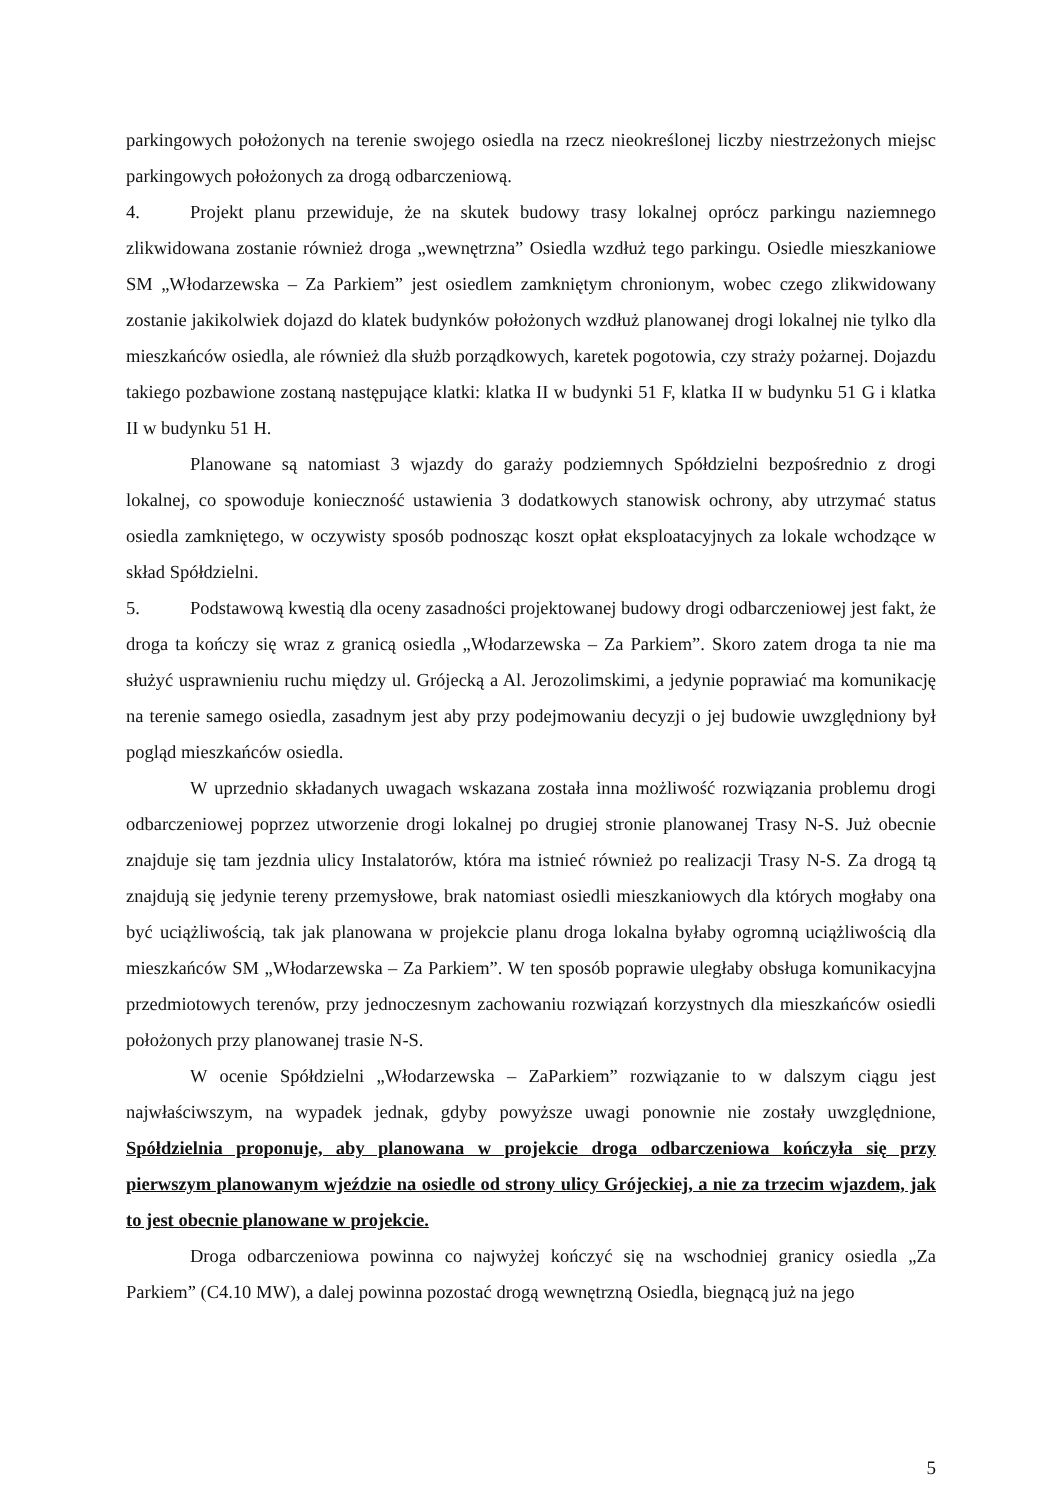parkingowych położonych na terenie swojego osiedla na rzecz nieokreślonej liczby niestrzeżonych miejsc parkingowych położonych za drogą odbarczeniową.
4. Projekt planu przewiduje, że na skutek budowy trasy lokalnej oprócz parkingu naziemnego zlikwidowana zostanie również droga „wewnętrzna” Osiedla wzdłuż tego parkingu. Osiedle mieszkaniowe SM „Włodarzewska – Za Parkiem” jest osiedlem zamkniętym chronionym, wobec czego zlikwidowany zostanie jakikolwiek dojazd do klatek budynków położonych wzdłuż planowanej drogi lokalnej nie tylko dla mieszkańców osiedla, ale również dla służb porządkowych, karetek pogotowia, czy straży pożarnej. Dojazdu takiego pozbawione zostaną następujące klatki: klatka II w budynki 51 F, klatka II w budynku 51 G i klatka II w budynku 51 H.
Planowane są natomiast 3 wjazdy do garaży podziemnych Spółdzielni bezpośrednio z drogi lokalnej, co spowoduje konieczność ustawienia 3 dodatkowych stanowisk ochrony, aby utrzymać status osiedla zamkniętego, w oczywisty sposób podnosząc koszt opłat eksploatacyjnych za lokale wchodzące w skład Spółdzielni.
5. Podstawową kwestią dla oceny zasadności projektowanej budowy drogi odbarczeniowej jest fakt, że droga ta kończy się wraz z granicą osiedla „Włodarzewska – Za Parkiem”. Skoro zatem droga ta nie ma służyć usprawnieniu ruchu między ul. Grójecką a Al. Jerozolimskimi, a jedynie poprawiać ma komunikację na terenie samego osiedla, zasadnym jest aby przy podejmowaniu decyzji o jej budowie uwzględniony był pogląd mieszkańców osiedla.
W uprzednio składanych uwagach wskazana została inna możliwość rozwiązania problemu drogi odbarczeniowej poprzez utworzenie drogi lokalnej po drugiej stronie planowanej Trasy N-S. Już obecnie znajduje się tam jezdnia ulicy Instalatorów, która ma istnieć również po realizacji Trasy N-S. Za drogą tą znajdują się jedynie tereny przemysłowe, brak natomiast osiedli mieszkaniowych dla których mogłaby ona być uciążliwością, tak jak planowana w projekcie planu droga lokalna byłaby ogromną uciążliwością dla mieszkańców SM „Włodarzewska – Za Parkiem”. W ten sposób poprawie uległaby obsługa komunikacyjna przedmiotowych terenów, przy jednoczesnym zachowaniu rozwiązań korzystnych dla mieszkańców osiedli położonych przy planowanej trasie N-S.
W ocenie Spółdzielni „Włodarzewska – ZaParkiem” rozwiązanie to w dalszym ciągu jest najwłaściwszym, na wypadek jednak, gdyby powyższe uwagi ponownie nie zostały uwzględnione, Spółdzielnia proponuje, aby planowana w projekcie droga odbarczeniowa kończyła się przy pierwszym planowanym wjeździe na osiedle od strony ulicy Grójeckiej, a nie za trzecim wjazdem, jak to jest obecnie planowane w projekcie.
Droga odbarczeniowa powinna co najwyżej kończyć się na wschodniej granicy osiedla „Za Parkiem” (C4.10 MW), a dalej powinna pozostać drogą wewnętrzną Osiedla, biegnącą już na jego
5